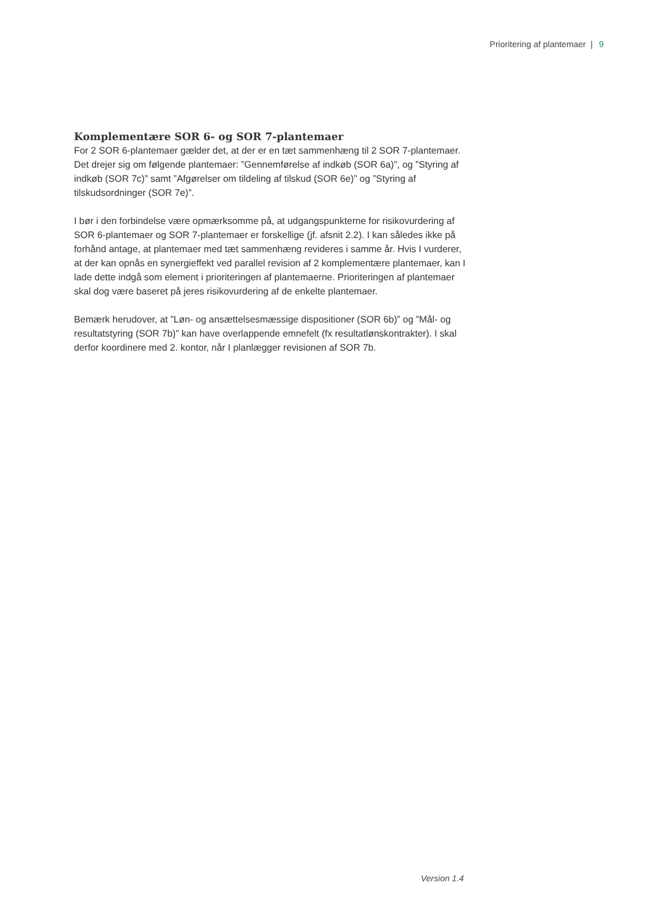Prioritering af plantemaer | 9
Komplementære SOR 6- og SOR 7-plantemaer
For 2 SOR 6-plantemaer gælder det, at der er en tæt sammenhæng til 2 SOR 7-plantemaer. Det drejer sig om følgende plantemaer: ”Gennemførelse af indkøb (SOR 6a)”, og ”Styring af indkøb (SOR 7c)” samt ”Afgørelser om tildeling af tilskud (SOR 6e)” og ”Styring af tilskudsordninger (SOR 7e)”.
I bør i den forbindelse være opmærksomme på, at udgangspunkterne for risikovurdering af SOR 6-plantemaer og SOR 7-plantemaer er forskellige (jf. afsnit 2.2). I kan således ikke på forhånd antage, at plantemaer med tæt sammenhæng revideres i samme år. Hvis I vurderer, at der kan opnås en synergieffekt ved parallel revision af 2 komplementære plantemaer, kan I lade dette indgå som element i prioriteringen af plantemaerne. Prioriteringen af plantemaer skal dog være baseret på jeres risikovurdering af de enkelte plantemaer.
Bemærk herudover, at ”Løn- og ansættelsesmæssige dispositioner (SOR 6b)” og ”Mål- og resultatstyring (SOR 7b)” kan have overlappende emnefelt (fx resultatlønskontrakter). I skal derfor koordinere med 2. kontor, når I planlægger revisionen af SOR 7b.
Version 1.4